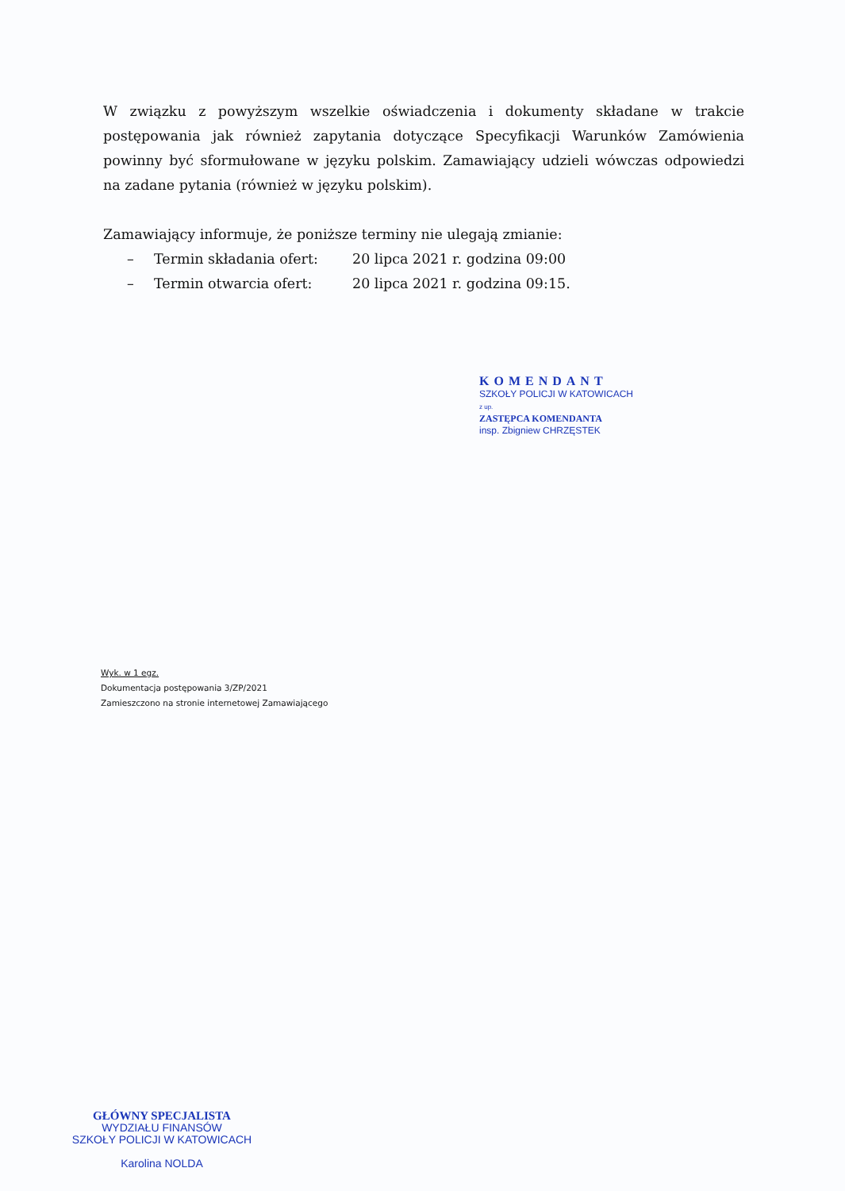W związku z powyższym wszelkie oświadczenia i dokumenty składane w trakcie postępowania jak również zapytania dotyczące Specyfikacji Warunków Zamówienia powinny być sformułowane w języku polskim. Zamawiający udzieli wówczas odpowiedzi na zadane pytania (również w języku polskim).
Zamawiający informuje, że poniższe terminy nie ulegają zmianie:
– Termin składania ofert: 20 lipca 2021 r. godzina 09:00
– Termin otwarcia ofert: 20 lipca 2021 r. godzina 09:15.
KOMENDANT
SZKOŁY POLICJI W KATOWICACH
z up.
ZASTĘPCA KOMENDANTA
insp. Zbigniew CHRZĘSTEK
Wyk. w 1 egz.
Dokumentacja postępowania 3/ZP/2021
Zamieszczono na stronie internetowej Zamawiającego
GŁÓWNY SPECJALISTA
WYDZIAŁU FINANSÓW
SZKOŁY POLICJI W KATOWICACH
Karolina NOLDA